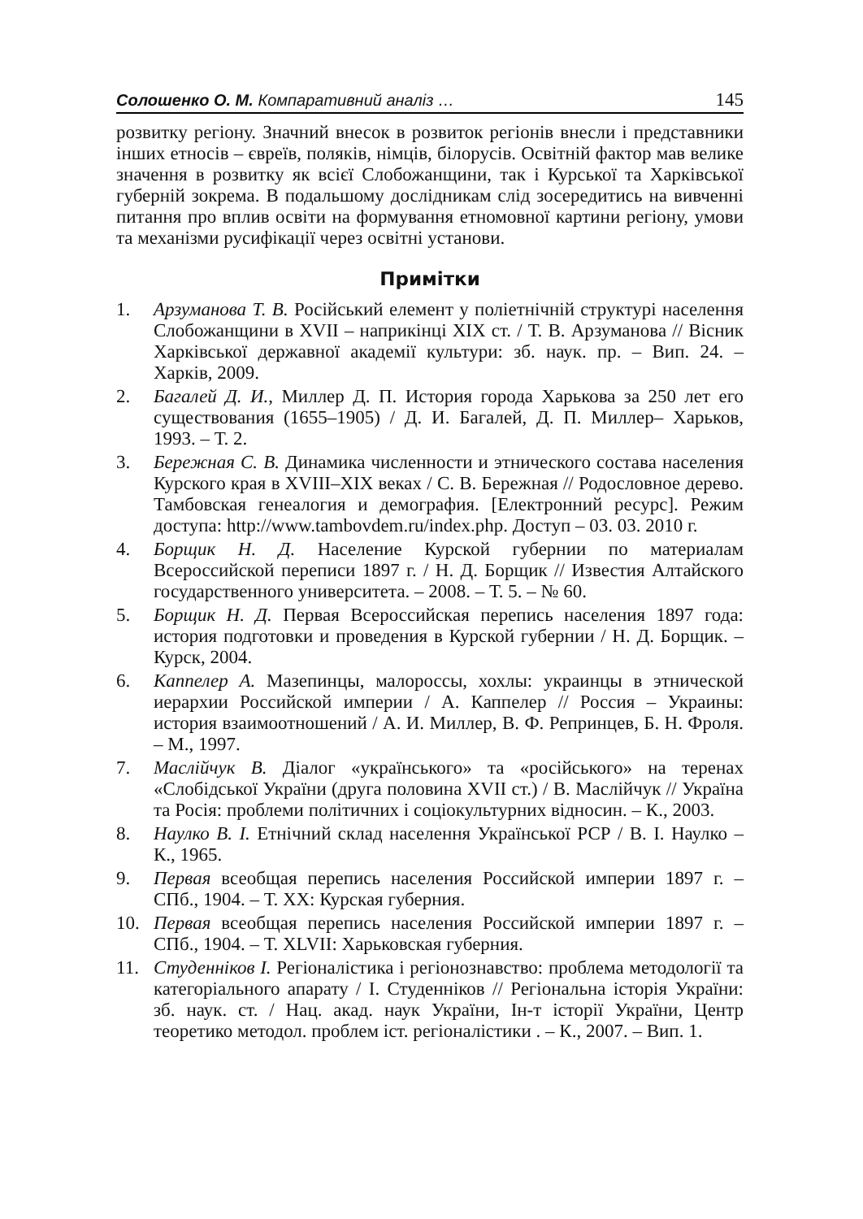Солошенко О. М. Компаративний аналіз … 145
розвитку регіону. Значний внесок в розвиток регіонів внесли і представники інших етносів – євреїв, поляків, німців, білорусів. Освітній фактор мав велике значення в розвитку як всієї Слобожанщини, так і Курської та Харківської губерній зокрема. В подальшому дослідникам слід зосередитись на вивченні питання про вплив освіти на формування етномовної картини регіону, умови та механізми русифікації через освітні установи.
Примітки
1. Арзуманова Т. В. Російський елемент у поліетнічній структурі населення Слобожанщини в XVII – наприкінці XIX ст. / Т. В. Арзуманова // Вісник Харківської державної академії культури: зб. наук. пр. – Вип. 24. – Харків, 2009.
2. Багалей Д. И., Миллер Д. П. История города Харькова за 250 лет его существования (1655–1905) / Д. И. Багалей, Д. П. Миллер– Харьков, 1993. – Т. 2.
3. Бережная С. В. Динамика численности и этнического состава населения Курского края в XVIII–XIX веках / С. В. Бережная // Родословное дерево. Тамбовская генеалогия и демография. [Електронний ресурс]. Режим доступа: http://www.tambovdem.ru/index.php. Доступ – 03. 03. 2010 г.
4. Борщик Н. Д. Население Курской губернии по материалам Всероссийской переписи 1897 г. / Н. Д. Борщик // Известия Алтайского государственного университета. – 2008. – Т. 5. – № 60.
5. Борщик Н. Д. Первая Всероссийская перепись населения 1897 года: история подготовки и проведения в Курской губернии / Н. Д. Борщик. – Курск, 2004.
6. Каппелер А. Мазепинцы, малороссы, хохлы: украинцы в этнической иерархии Российской империи / А. Каппелер // Россия – Украины: история взаимоотношений / А. И. Миллер, В. Ф. Репринцев, Б. Н. Фроля. – М., 1997.
7. Маслійчук В. Діалог «українського» та «російського» на теренах «Слобідської України (друга половина XVII ст.) / В. Маслійчук // Україна та Росія: проблеми політичних і соціокультурних відносин. – К., 2003.
8. Наулко В. І. Етнічний склад населення Української РСР / В. І. Наулко – К., 1965.
9. Первая всеобщая перепись населения Российской империи 1897 г. – СПб., 1904. – Т. XX: Курская губерния.
10. Первая всеобщая перепись населения Российской империи 1897 г. – СПб., 1904. – Т. XLVII: Харьковская губерния.
11. Студенніков І. Регіоналістика і регіонознавство: проблема методології та категоріального апарату / І. Студенніков // Регіональна історія України: зб. наук. ст. / Нац. акад. наук України, Ін-т історії України, Центр теоретико методол. проблем іст. регіоналістики . – К., 2007. – Вип. 1.